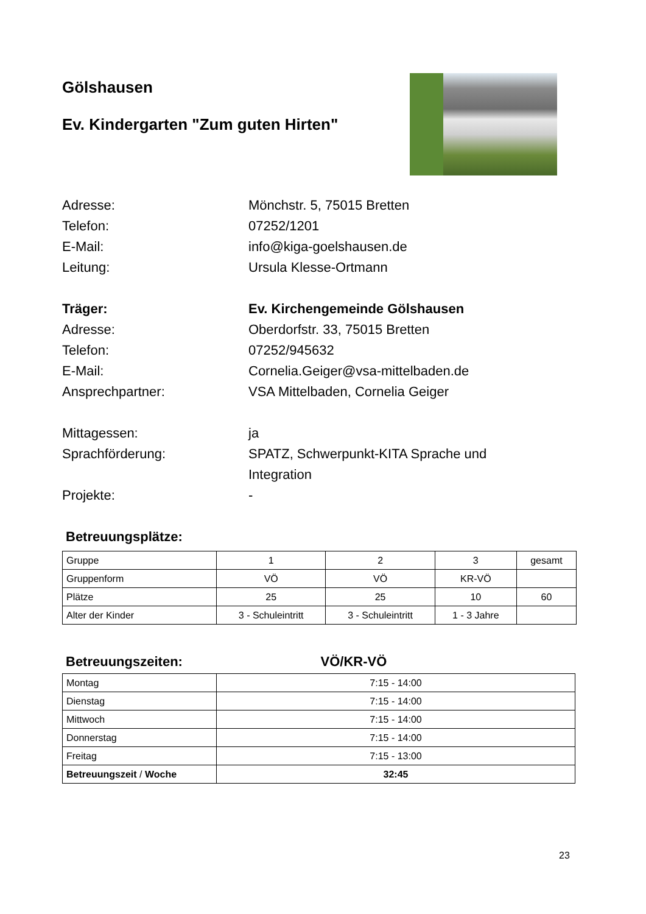Gölshausen
Ev. Kindergarten "Zum guten Hirten"
Adresse:
Mönchstr. 5, 75015 Bretten
Telefon:
07252/1201
E-Mail:
info@kiga-goelshausen.de
Leitung:
Ursula Klesse-Ortmann
Träger:
Ev. Kirchengemeinde Gölshausen
Adresse:
Oberdorfstr. 33, 75015 Bretten
Telefon:
07252/945632
E-Mail:
Cornelia.Geiger@vsa-mittelbaden.de
Ansprechpartner:
VSA Mittelbaden, Cornelia Geiger
Mittagessen:
ja
Sprachförderung:
SPATZ, Schwerpunkt-KITA Sprache und
Integration
Projekte:
-
Betreuungsplätze:
| Gruppe | 1 | 2 | 3 | gesamt |
| Gruppenform | VÖ | VÖ | KR-VÖ | |
| Plätze | 25 | 25 | 10 | 60 |
| Alter der Kinder | 3 - Schuleintritt | 3 - Schuleintritt | 1 - 3 Jahre | |
Betreuungszeiten: VÖ/KR-VÖ
| Montag | 7:15 - 14:00 |
| Dienstag | 7:15 - 14:00 |
| Mittwoch | 7:15 - 14:00 |
| Donnerstag | 7:15 - 14:00 |
| Freitag | 7:15 - 13:00 |
| Betreuungszeit / Woche | 32:45 |
23